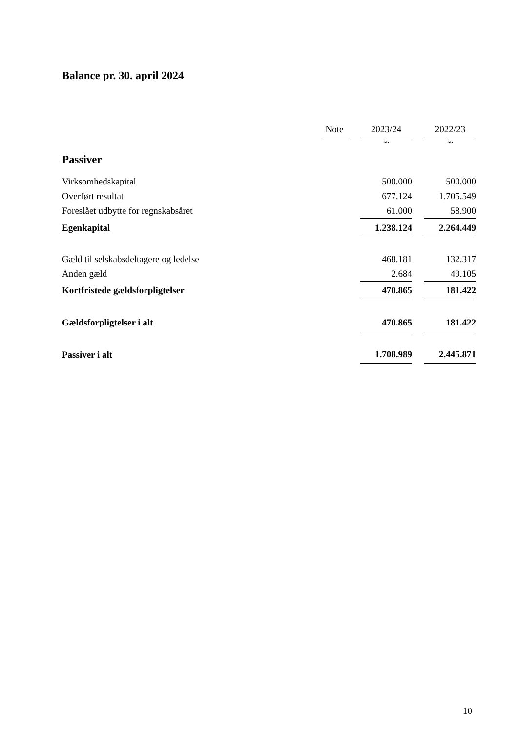Balance pr. 30. april 2024
| | Note | | 2023/24 | | 2022/23 |
| --- | --- | --- | --- | --- | --- |
| | | | kr. | | kr. |
| Passiver | | | | | |
| Virksomhedskapital | | | 500.000 | | 500.000 |
| Overført resultat | | | 677.124 | | 1.705.549 |
| Foreslået udbytte for regnskabsåret | | | 61.000 | | 58.900 |
| Egenkapital | | | 1.238.124 | | 2.264.449 |
| Gæld til selskabsdeltagere og ledelse | | | 468.181 | | 132.317 |
| Anden gæld | | | 2.684 | | 49.105 |
| Kortfristede gældsforpligtelser | | | 470.865 | | 181.422 |
| Gældsforpligtelser i alt | | | 470.865 | | 181.422 |
| Passiver i alt | | | 1.708.989 | | 2.445.871 |
10